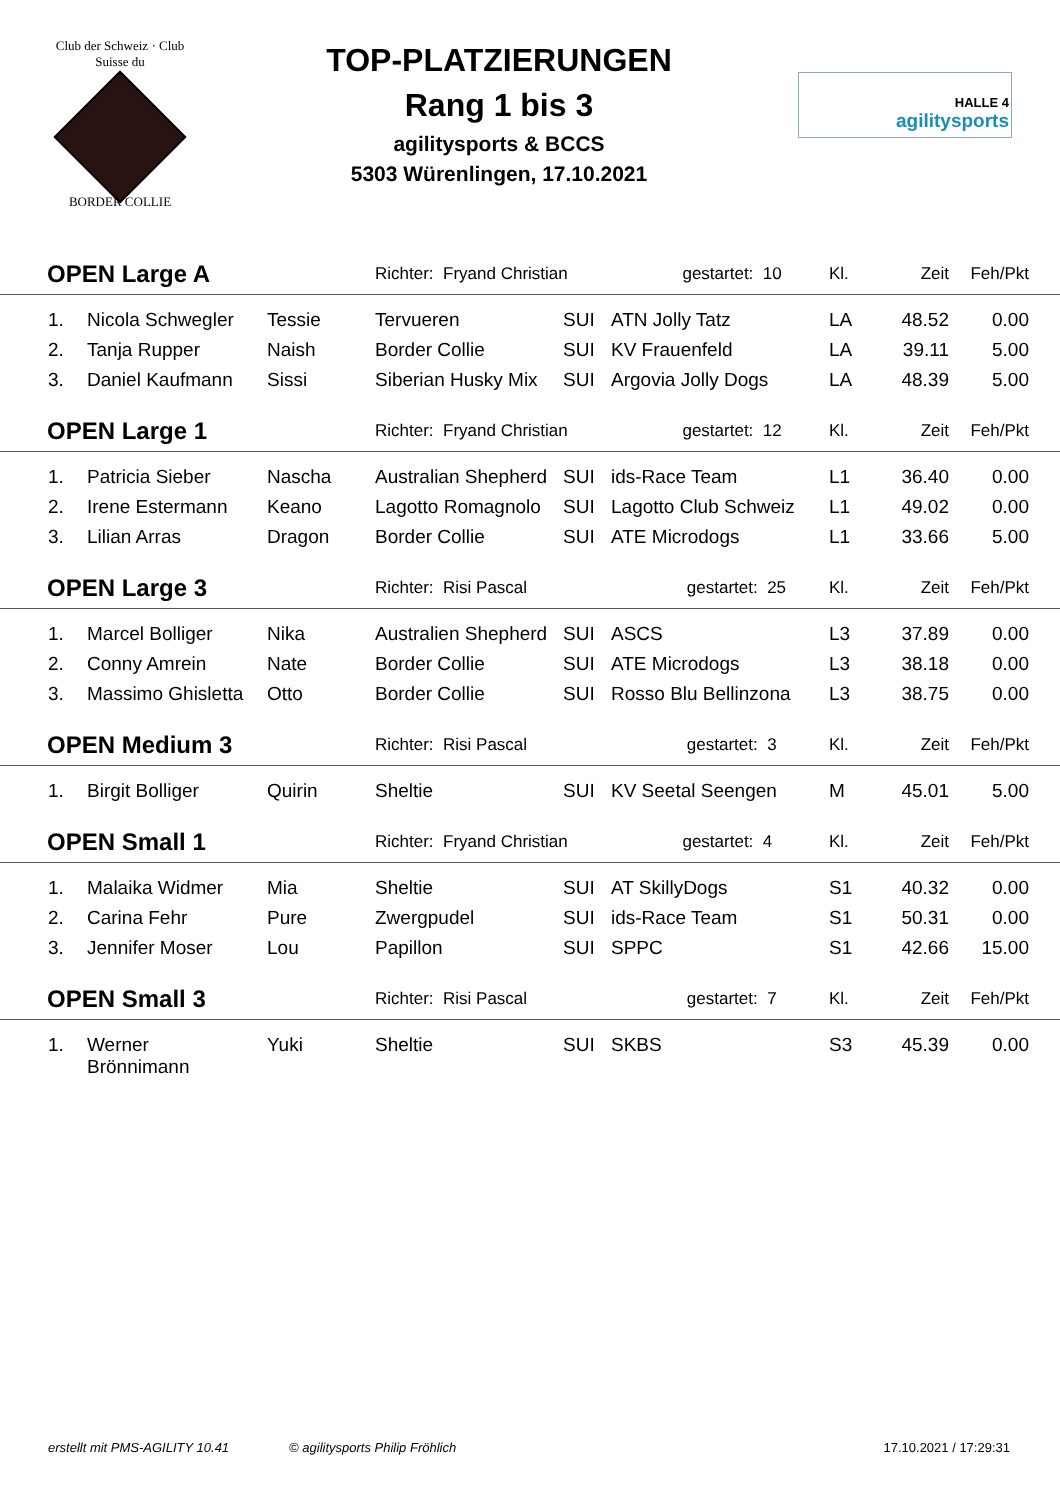Club der Schweiz · Club Suisse du
BORDER COLLIE
TOP-PLATZIERUNGEN
Rang 1 bis 3
agilitysports & BCCS
5303 Würenlingen, 17.10.2021
HALLE 4
agilitysports
| OPEN Large A | | | Richter: Fryand Christian gestartet: 10 | | | Kl. | Zeit | Feh/Pkt | |
| 1. | Nicola Schwegler | Tessie | Tervueren | SUI | ATN Jolly Tatz | LA | 48.52 | 0.00 | |
| 2. | Tanja Rupper | Naish | Border Collie | SUI | KV Frauenfeld | LA | 39.11 | 5.00 | |
| 3. | Daniel Kaufmann | Sissi | Siberian Husky Mix | SUI | Argovia Jolly Dogs | LA | 48.39 | 5.00 | |
| OPEN Large 1 | | | Richter: Fryand Christian gestartet: 12 | | | Kl. | Zeit | Feh/Pkt | |
| 1. | Patricia Sieber | Nascha | Australian Shepherd | SUI | ids-Race Team | L1 | 36.40 | 0.00 | |
| 2. | Irene Estermann | Keano | Lagotto Romagnolo | SUI | Lagotto Club Schweiz | L1 | 49.02 | 0.00 | |
| 3. | Lilian Arras | Dragon | Border Collie | SUI | ATE Microdogs | L1 | 33.66 | 5.00 | |
| OPEN Large 3 | | | Richter: Risi Pascal gestartet: 25 | | | Kl. | Zeit | Feh/Pkt | |
| 1. | Marcel Bolliger | Nika | Australien Shepherd | SUI | ASCS | L3 | 37.89 | 0.00 | |
| 2. | Conny Amrein | Nate | Border Collie | SUI | ATE Microdogs | L3 | 38.18 | 0.00 | |
| 3. | Massimo Ghisletta | Otto | Border Collie | SUI | Rosso Blu Bellinzona | L3 | 38.75 | 0.00 | |
| OPEN Medium 3 | | | Richter: Risi Pascal gestartet: 3 | | | Kl. | Zeit | Feh/Pkt | |
| 1. | Birgit Bolliger | Quirin | Sheltie | SUI | KV Seetal Seengen | M | 45.01 | 5.00 | |
| OPEN Small 1 | | | Richter: Fryand Christian gestartet: 4 | | | Kl. | Zeit | Feh/Pkt | |
| 1. | Malaika Widmer | Mia | Sheltie | SUI | AT SkillyDogs | S1 | 40.32 | 0.00 | |
| 2. | Carina Fehr | Pure | Zwergpudel | SUI | ids-Race Team | S1 | 50.31 | 0.00 | |
| 3. | Jennifer Moser | Lou | Papillon | SUI | SPPC | S1 | 42.66 | 15.00 | |
| OPEN Small 3 | | | Richter: Risi Pascal gestartet: 7 | | | Kl. | Zeit | Feh/Pkt | |
| 1. | Werner Brönnimann | Yuki | Sheltie | SUI | SKBS | S3 | 45.39 | 0.00 | |
erstellt mit PMS-AGILITY 10.41 © agilitysports Philip Fröhlich 17.10.2021 / 17:29:31